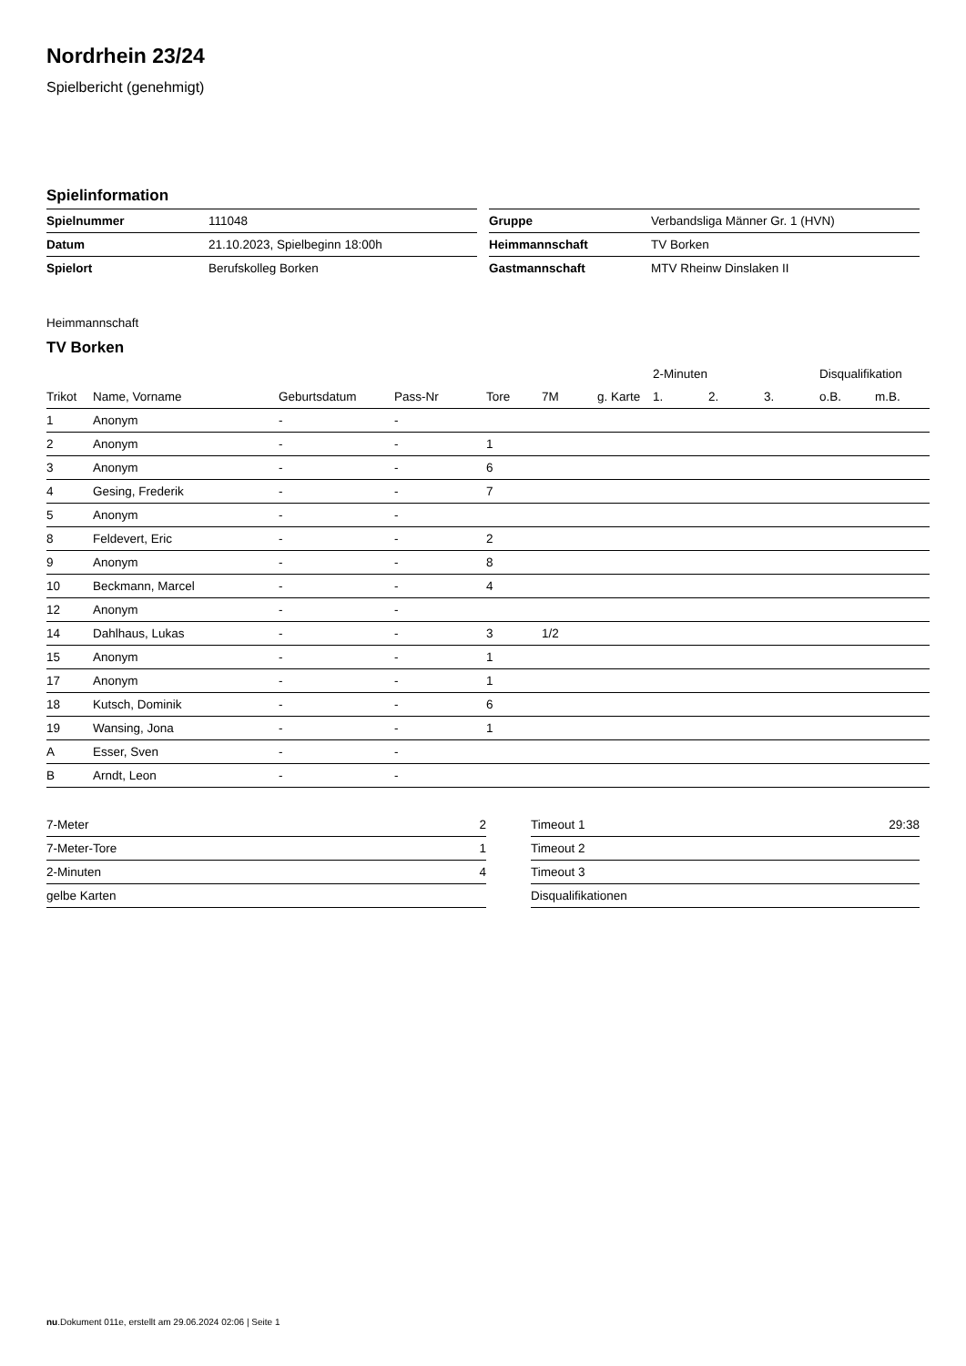Nordrhein 23/24
Spielbericht (genehmigt)
Spielinformation
| Spielnummer | 111048 |
| Datum | 21.10.2023, Spielbeginn 18:00h |
| Spielort | Berufskolleg Borken |
| Gruppe | Verbandsliga Männer Gr. 1 (HVN) |
| Heimmannschaft | TV Borken |
| Gastmannschaft | MTV Rheinw Dinslaken II |
Heimmannschaft
TV Borken
| | | | | | | | 2-Minuten | | | Disqualifikation | |
| --- | --- | --- | --- | --- | --- | --- | --- | --- | --- | --- | --- |
| Trikot | Name, Vorname | Geburtsdatum | Pass-Nr | Tore | 7M | g. Karte | 1. | 2. | 3. | o.B. | m.B. |
| 1 | Anonym | - | - | | | | | | | | |
| 2 | Anonym | - | - | 1 | | | | | | | |
| 3 | Anonym | - | - | 6 | | | | | | | |
| 4 | Gesing, Frederik | - | - | 7 | | | | | | | |
| 5 | Anonym | - | - | | | | | | | | |
| 8 | Feldevert, Eric | - | - | 2 | | | | | | | |
| 9 | Anonym | - | - | 8 | | | | | | | |
| 10 | Beckmann, Marcel | - | - | 4 | | | | | | | |
| 12 | Anonym | - | - | | | | | | | | |
| 14 | Dahlhaus, Lukas | - | - | 3 | 1/2 | | | | | | |
| 15 | Anonym | - | - | 1 | | | | | | | |
| 17 | Anonym | - | - | 1 | | | | | | | |
| 18 | Kutsch, Dominik | - | - | 6 | | | | | | | |
| 19 | Wansing, Jona | - | - | 1 | | | | | | | |
| A | Esser, Sven | - | - | | | | | | | | |
| B | Arndt, Leon | - | - | | | | | | | | |
| 7-Meter | 2 |
| 7-Meter-Tore | 1 |
| 2-Minuten | 4 |
| gelbe Karten | |
| Timeout 1 | 29:38 |
| Timeout 2 | |
| Timeout 3 | |
| Disqualifikationen | |
nu.Dokument 011e, erstellt am 29.06.2024 02:06 | Seite 1